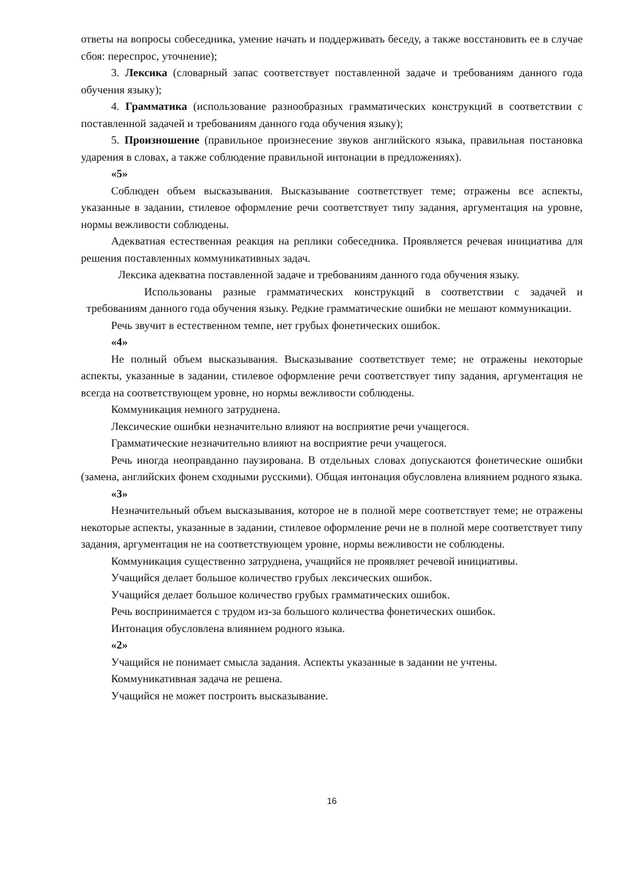ответы на вопросы собеседника, умение начать и поддерживать беседу, а также восстановить ее в случае сбоя: переспрос, уточнение);
3. Лексика (словарный запас соответствует поставленной задаче и требованиям данного года обучения языку);
4. Грамматика (использование разнообразных грамматических конструкций в соответствии с поставленной задачей и требованиям данного года обучения языку);
5. Произношение (правильное произнесение звуков английского языка, правильная постановка ударения в словах, а также соблюдение правильной интонации в предложениях).
«5»
Соблюден объем высказывания. Высказывание соответствует теме; отражены все аспекты, указанные в задании, стилевое оформление речи соответствует типу задания, аргументация на уровне, нормы вежливости соблюдены.
Адекватная естественная реакция на реплики собеседника. Проявляется речевая инициатива для решения поставленных коммуникативных задач.
Лексика адекватна поставленной задаче и требованиям данного года обучения языку.
Использованы разные грамматических конструкций в соответствии с задачей и требованиям данного года обучения языку. Редкие грамматические ошибки не мешают коммуникации.
Речь звучит в естественном темпе, нет грубых фонетических ошибок.
«4»
Не полный объем высказывания. Высказывание соответствует теме; не отражены некоторые аспекты, указанные в задании, стилевое оформление речи соответствует типу задания, аргументация не всегда на соответствующем уровне, но нормы вежливости соблюдены.
Коммуникация немного затруднена.
Лексические ошибки незначительно влияют на восприятие речи учащегося.
Грамматические незначительно влияют на восприятие речи учащегося.
Речь иногда неоправданно паузирована. В отдельных словах допускаются фонетические ошибки (замена, английских фонем сходными русскими). Общая интонация обусловлена влиянием родного языка.
«3»
Незначительный объем высказывания, которое не в полной мере соответствует теме; не отражены некоторые аспекты, указанные в задании, стилевое оформление речи не в полной мере соответствует типу задания, аргументация не на соответствующем уровне, нормы вежливости не соблюдены.
Коммуникация существенно затруднена, учащийся не проявляет речевой инициативы.
Учащийся делает большое количество грубых лексических ошибок.
Учащийся делает большое количество грубых грамматических ошибок.
Речь воспринимается с трудом из-за большого количества фонетических ошибок.
Интонация обусловлена влиянием родного языка.
«2»
Учащийся не понимает смысла задания. Аспекты указанные в задании не учтены.
Коммуникативная задача не решена.
Учащийся не может построить высказывание.
16